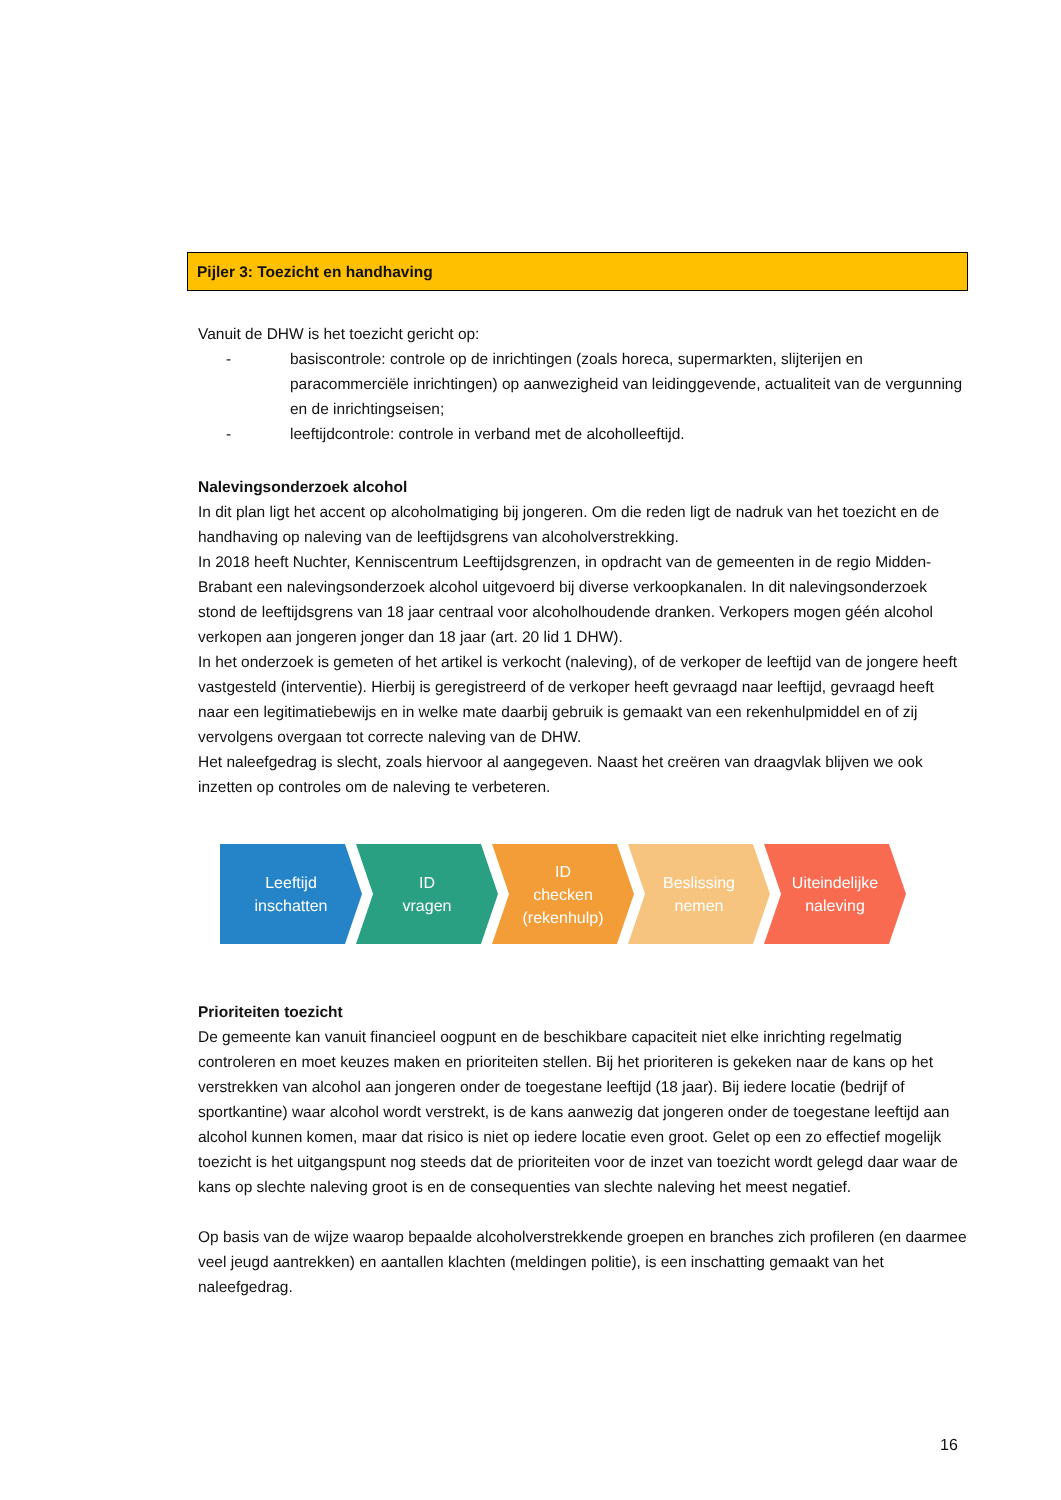Pijler 3: Toezicht en handhaving
Vanuit de DHW is het toezicht gericht op:
- basiscontrole: controle op de inrichtingen (zoals horeca, supermarkten, slijterijen en paracommerciële inrichtingen) op aanwezigheid van leidinggevende, actualiteit van de vergunning en de inrichtingseisen;
- leeftijdcontrole: controle in verband met de alcoholleeftijd.
Nalevingsonderzoek alcohol
In dit plan ligt het accent op alcoholmatiging bij jongeren. Om die reden ligt de nadruk van het toezicht en de handhaving op naleving van de leeftijdsgrens van alcoholverstrekking.
In 2018 heeft Nuchter, Kenniscentrum Leeftijdsgrenzen, in opdracht van de gemeenten in de regio Midden-Brabant een nalevingsonderzoek alcohol uitgevoerd bij diverse verkoopkanalen. In dit nalevingsonderzoek stond de leeftijdsgrens van 18 jaar centraal voor alcoholhoudende dranken. Verkopers mogen géén alcohol verkopen aan jongeren jonger dan 18 jaar (art. 20 lid 1 DHW).
In het onderzoek is gemeten of het artikel is verkocht (naleving), of de verkoper de leeftijd van de jongere heeft vastgesteld (interventie). Hierbij is geregistreerd of de verkoper heeft gevraagd naar leeftijd, gevraagd heeft naar een legitimatiebewijs en in welke mate daarbij gebruik is gemaakt van een rekenhulpmiddel en of zij vervolgens overgaan tot correcte naleving van de DHW.
Het naleefgedrag is slecht, zoals hiervoor al aangegeven. Naast het creëren van draagvlak blijven we ook inzetten op controles om de naleving te verbeteren.
Leeftijd
inschatten
ID
vragen
ID
checken
(rekenhulp)
Beslissing
nemen
Uiteindelijke
naleving
Prioriteiten toezicht
De gemeente kan vanuit financieel oogpunt en de beschikbare capaciteit niet elke inrichting regelmatig controleren en moet keuzes maken en prioriteiten stellen. Bij het prioriteren is gekeken naar de kans op het verstrekken van alcohol aan jongeren onder de toegestane leeftijd (18 jaar). Bij iedere locatie (bedrijf of sportkantine) waar alcohol wordt verstrekt, is de kans aanwezig dat jongeren onder de toegestane leeftijd aan alcohol kunnen komen, maar dat risico is niet op iedere locatie even groot. Gelet op een zo effectief mogelijk toezicht is het uitgangspunt nog steeds dat de prioriteiten voor de inzet van toezicht wordt gelegd daar waar de kans op slechte naleving groot is en de consequenties van slechte naleving het meest negatief.
Op basis van de wijze waarop bepaalde alcoholverstrekkende groepen en branches zich profileren (en daarmee veel jeugd aantrekken) en aantallen klachten (meldingen politie), is een inschatting gemaakt van het naleefgedrag.
16